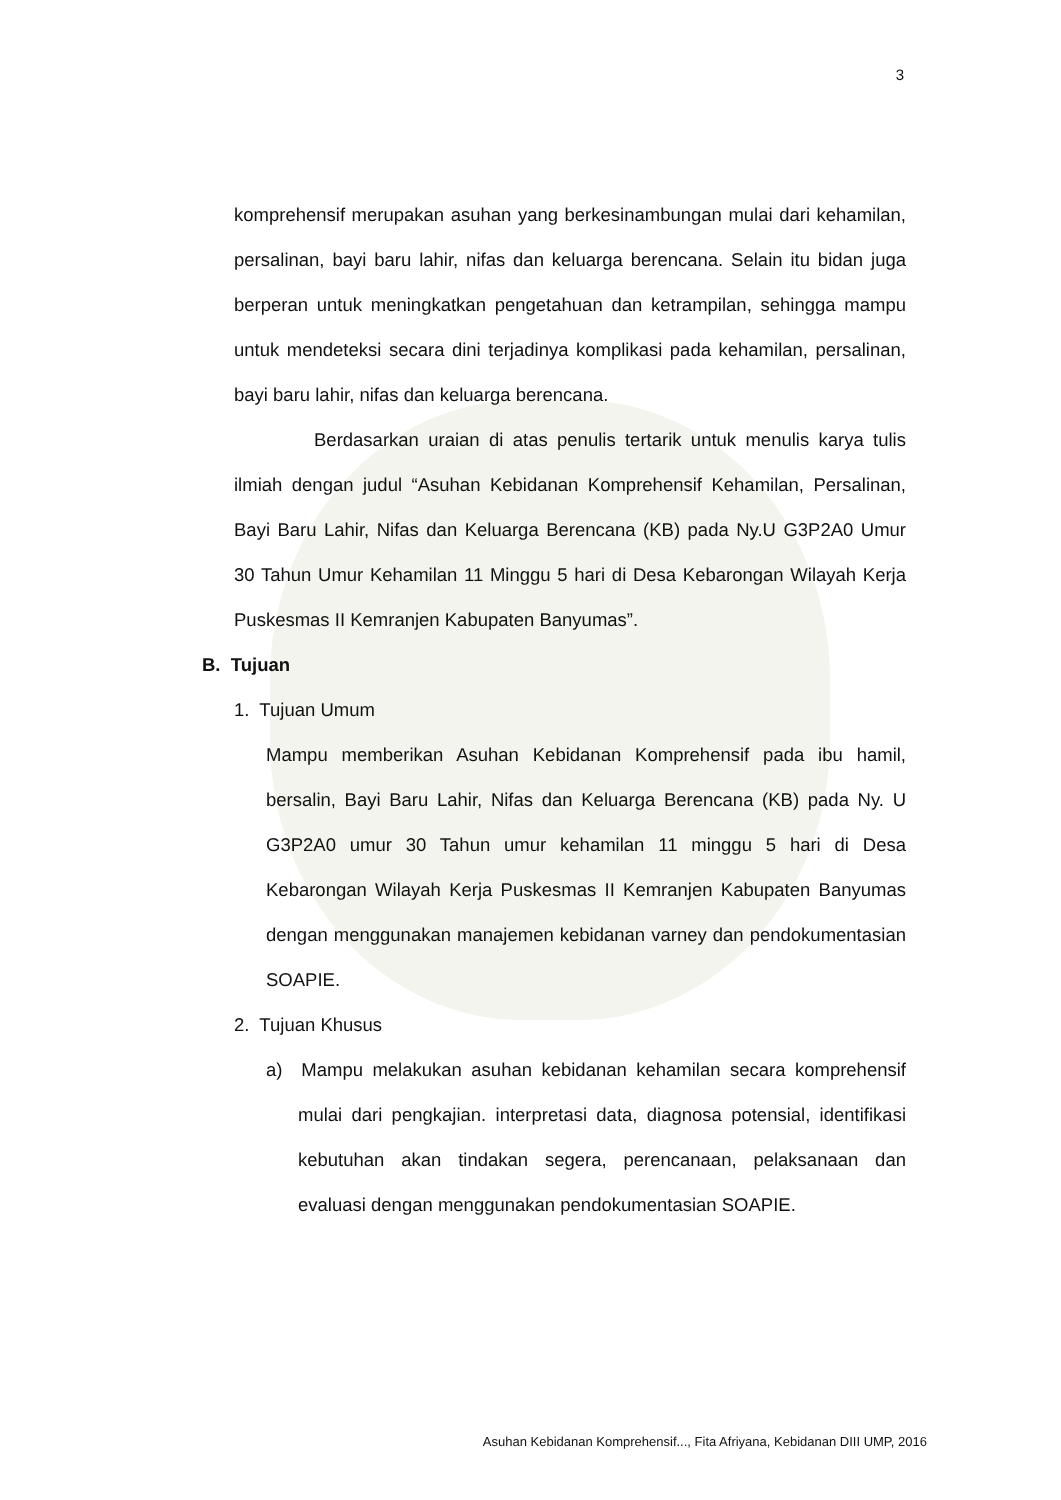3
komprehensif merupakan asuhan yang berkesinambungan mulai dari kehamilan, persalinan, bayi baru lahir, nifas dan keluarga berencana. Selain itu bidan juga berperan untuk meningkatkan pengetahuan dan ketrampilan, sehingga mampu untuk mendeteksi secara dini terjadinya komplikasi pada kehamilan, persalinan, bayi baru lahir, nifas dan keluarga berencana.
Berdasarkan uraian di atas penulis tertarik untuk menulis karya tulis ilmiah dengan judul “Asuhan Kebidanan Komprehensif Kehamilan, Persalinan, Bayi Baru Lahir, Nifas dan Keluarga Berencana (KB) pada Ny.U G3P2A0 Umur 30 Tahun Umur Kehamilan 11 Minggu 5 hari di Desa Kebarongan Wilayah Kerja Puskesmas II Kemranjen Kabupaten Banyumas”.
B. Tujuan
1. Tujuan Umum
Mampu memberikan Asuhan Kebidanan Komprehensif pada ibu hamil, bersalin, Bayi Baru Lahir, Nifas dan Keluarga Berencana (KB) pada Ny. U G3P2A0 umur 30 Tahun umur kehamilan 11 minggu 5 hari di Desa Kebarongan Wilayah Kerja Puskesmas II Kemranjen Kabupaten Banyumas dengan menggunakan manajemen kebidanan varney dan pendokumentasian SOAPIE.
2. Tujuan Khusus
a) Mampu melakukan asuhan kebidanan kehamilan secara komprehensif mulai dari pengkajian. interpretasi data, diagnosa potensial, identifikasi kebutuhan akan tindakan segera, perencanaan, pelaksanaan dan evaluasi dengan menggunakan pendokumentasian SOAPIE.
Asuhan Kebidanan Komprehensif..., Fita Afriyana, Kebidanan DIII UMP, 2016